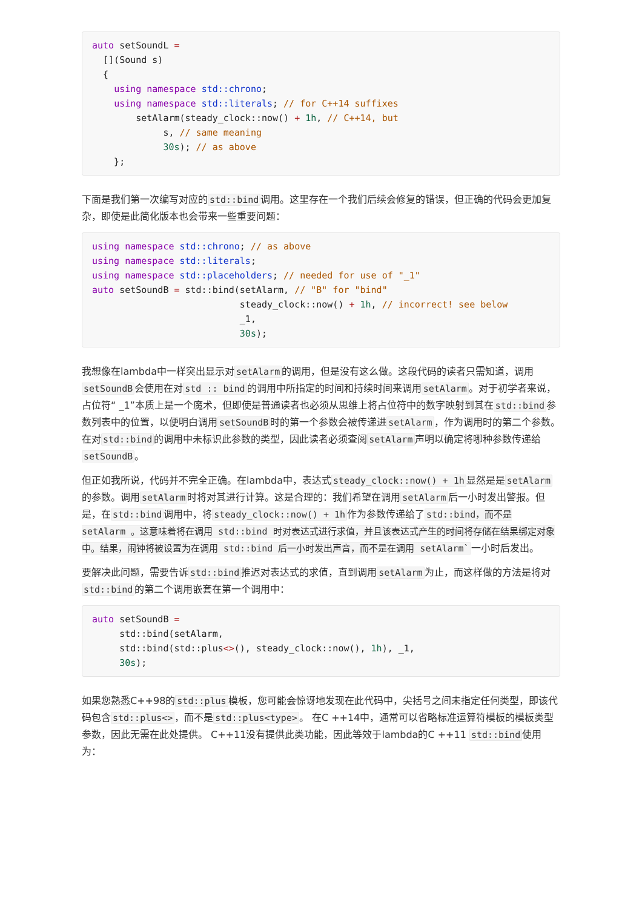auto setSoundL =
  [](Sound s)
  {
    using namespace std::chrono;
    using namespace std::literals; // for C++14 suffixes
        setAlarm(steady_clock::now() + 1h, // C++14, but
             s, // same meaning
             30s); // as above
    };
下面是我们第一次编写对应的std::bind调用。这里存在一个我们后续会修复的错误，但正确的代码会更加复杂，即使是此简化版本也会带来一些重要问题：
using namespace std::chrono; // as above
using namespace std::literals;
using namespace std::placeholders; // needed for use of "_1"
auto setSoundB = std::bind(setAlarm, // "B" for "bind"
                           steady_clock::now() + 1h, // incorrect! see below
                           _1,
                           30s);
我想像在lambda中一样突出显示对setAlarm的调用，但是没有这么做。这段代码的读者只需知道，调用setSoundB会使用在对std :: bind的调用中所指定的时间和持续时间来调用setAlarm。对于初学者来说，占位符“ _1”本质上是一个魔术，但即使是普通读者也必须从思维上将占位符中的数字映射到其在std::bind参数列表中的位置，以便明白调用setSoundB时的第一个参数会被传递进setAlarm，作为调用时的第二个参数。在对std::bind的调用中未标识此参数的类型，因此读者必须查阅setAlarm声明以确定将哪种参数传递给setSoundB。
但正如我所说，代码并不完全正确。在lambda中，表达式steady_clock::now() + 1h显然是是setAlarm的参数。调用setAlarm时将对其进行计算。这是合理的：我们希望在调用setAlarm后一小时发出警报。但是，在std::bind调用中，将steady_clock::now() + 1h作为参数传递给了std::bind，而不是 setAlarm 。这意味着将在调用 std::bind 时对表达式进行求值，并且该表达式产生的时间将存储在结果绑定对象中。结果，闹钟将被设置为在调用 std::bind 后一小时发出声音，而不是在调用 setAlarm`一小时后发出。
要解决此问题，需要告诉std::bind推迟对表达式的求值，直到调用setAlarm为止，而这样做的方法是将对std::bind的第二个调用嵌套在第一个调用中：
auto setSoundB =
     std::bind(setAlarm,
     std::bind(std::plus<>(), steady_clock::now(), 1h), _1,
     30s);
如果您熟悉C++98的std::plus模板，您可能会惊讶地发现在此代码中，尖括号之间未指定任何类型，即该代码包含std::plus<>，而不是std::plus<type>。 在C ++14中，通常可以省略标准运算符模板的模板类型参数，因此无需在此处提供。 C++11没有提供此类功能，因此等效于lambda的C ++11 std::bind使用为：